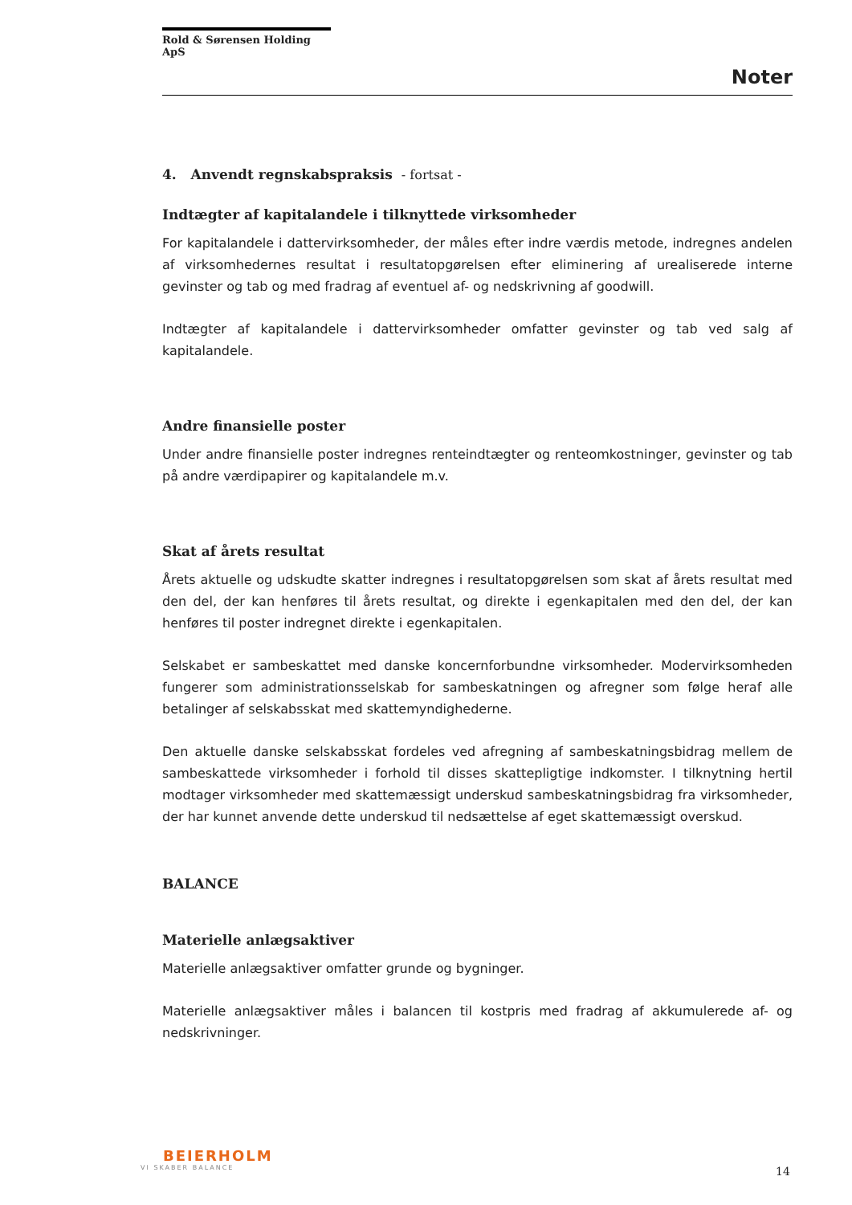Rold & Sørensen Holding ApS
Noter
4. Anvendt regnskabspraksis - fortsat -
Indtægter af kapitalandele i tilknyttede virksomheder
For kapitalandele i dattervirksomheder, der måles efter indre værdis metode, indregnes andelen af virksomhedernes resultat i resultatopgørelsen efter eliminering af urealiserede interne gevinster og tab og med fradrag af eventuel af- og nedskrivning af goodwill.
Indtægter af kapitalandele i dattervirksomheder omfatter gevinster og tab ved salg af kapitalandele.
Andre finansielle poster
Under andre finansielle poster indregnes renteindtægter og renteomkostninger, gevinster og tab på andre værdipapirer og kapitalandele m.v.
Skat af årets resultat
Årets aktuelle og udskudte skatter indregnes i resultatopgørelsen som skat af årets resultat med den del, der kan henføres til årets resultat, og direkte i egenkapitalen med den del, der kan henføres til poster indregnet direkte i egenkapitalen.
Selskabet er sambeskattet med danske koncernforbundne virksomheder. Modervirksomheden fungerer som administrationsselskab for sambeskatningen og afregner som følge heraf alle betalinger af selskabsskat med skattemyndighederne.
Den aktuelle danske selskabsskat fordeles ved afregning af sambeskatningsbidrag mellem de sambeskattede virksomheder i forhold til disses skattepligtige indkomster. I tilknytning hertil modtager virksomheder med skattemæssigt underskud sambeskatningsbidrag fra virksomheder, der har kunnet anvende dette underskud til nedsættelse af eget skattemæssigt overskud.
BALANCE
Materielle anlægsaktiver
Materielle anlægsaktiver omfatter grunde og bygninger.
Materielle anlægsaktiver måles i balancen til kostpris med fradrag af akkumulerede af- og nedskrivninger.
BEIERHOLM
VI SKABER BALANCE
14